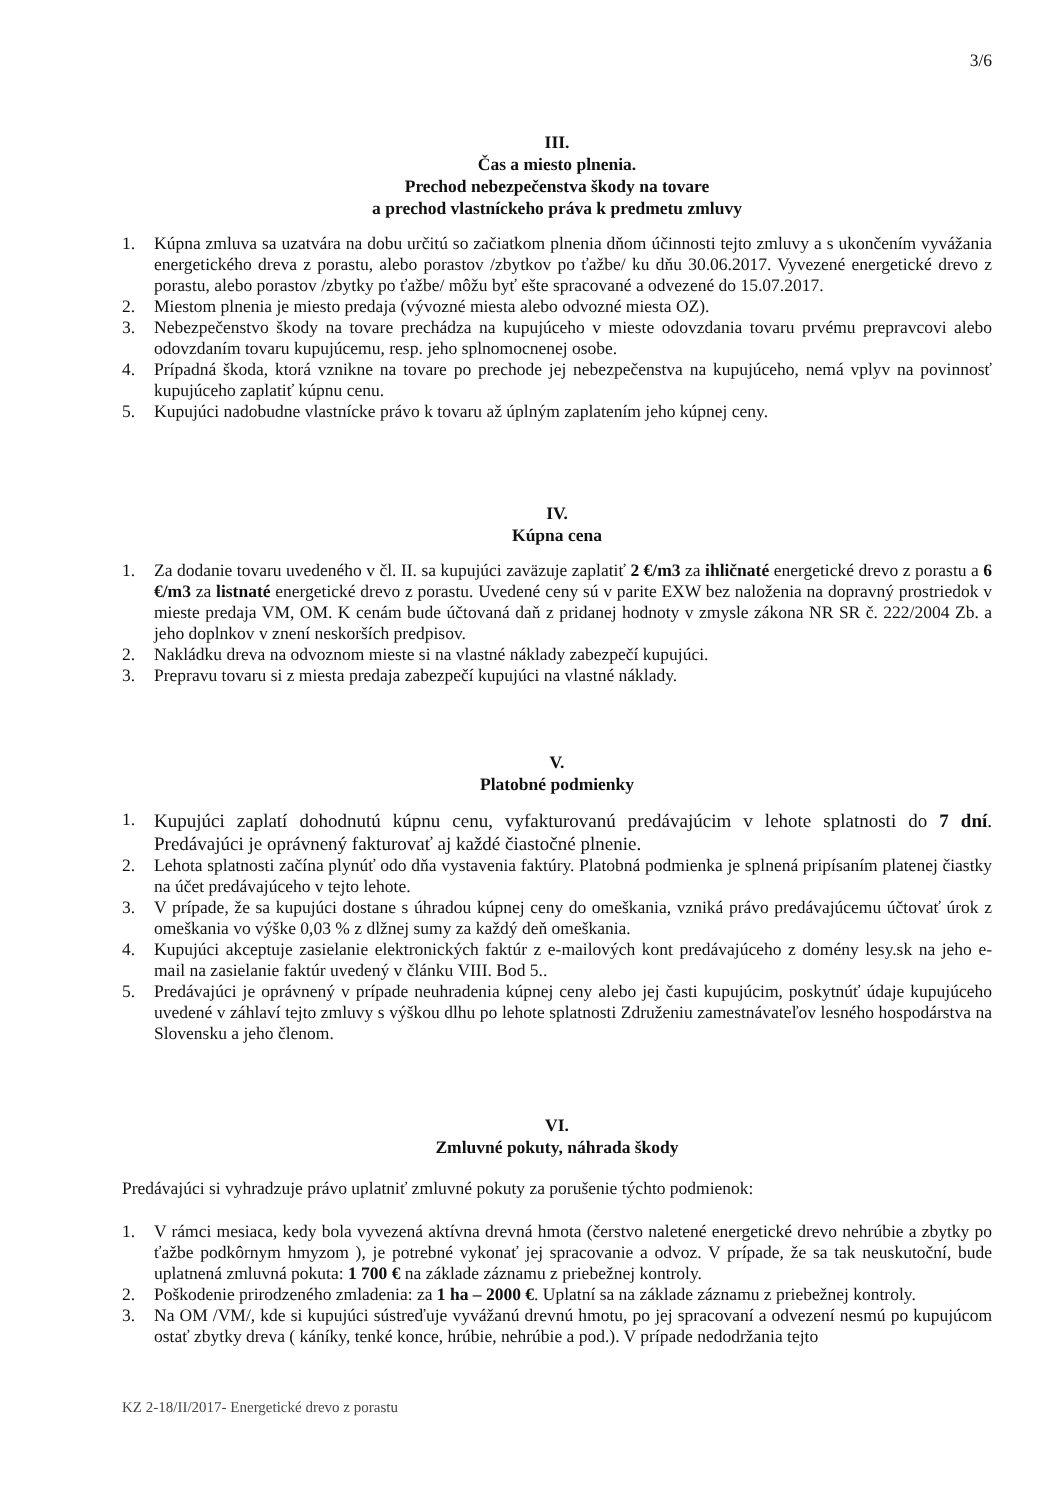3/6
III.
Čas a miesto plnenia.
Prechod nebezpečenstva škody na tovare
a prechod vlastníckeho práva k predmetu zmluvy
1. Kúpna zmluva sa uzatvára na dobu určitú so začiatkom plnenia dňom účinnosti tejto zmluvy a s ukončením vyvážania energetického dreva z porastu, alebo porastov /zbytkov po ťažbe/ ku dňu 30.06.2017. Vyvezené energetické drevo z porastu, alebo porastov /zbytky po ťažbe/ môžu byť ešte spracované a odvezené do 15.07.2017.
2. Miestom plnenia je miesto predaja (vývozné miesta alebo odvozné miesta OZ).
3. Nebezpečenstvo škody na tovare prechádza na kupujúceho v mieste odovzdania tovaru prvému prepravcovi alebo odovzdaním tovaru kupujúcemu, resp. jeho splnomocnenej osobe.
4. Prípadná škoda, ktorá vznikne na tovare po prechode jej nebezpečenstva na kupujúceho, nemá vplyv na povinnosť kupujúceho zaplatiť kúpnu cenu.
5. Kupujúci nadobudne vlastnícke právo k tovaru až úplným zaplatením jeho kúpnej ceny.
IV.
Kúpna cena
1. Za dodanie tovaru uvedeného v čl. II. sa kupujúci zaväzuje zaplatiť 2 €/m3 za ihličnaté energetické drevo z porastu a 6 €/m3 za listnaté energetické drevo z porastu. Uvedené ceny sú v parite EXW bez naloženia na dopravný prostriedok v mieste predaja VM, OM. K cenám bude účtovaná daň z pridanej hodnoty v zmysle zákona NR SR č. 222/2004 Zb. a jeho doplnkov v znení neskorších predpisov.
2. Nakládku dreva na odvoznom mieste si na vlastné náklady zabezpečí kupujúci.
3. Prepravu tovaru si z miesta predaja zabezpečí kupujúci na vlastné náklady.
V.
Platobné podmienky
1. Kupujúci zaplatí dohodnutú kúpnu cenu, vyfakturovanú predávajúcim v lehote splatnosti do 7 dní. Predávajúci je oprávnený fakturovať aj každé čiastočné plnenie.
2. Lehota splatnosti začína plynúť odo dňa vystavenia faktúry. Platobná podmienka je splnená pripísaním platenej čiastky na účet predávajúceho v tejto lehote.
3. V prípade, že sa kupujúci dostane s úhradou kúpnej ceny do omeškania, vzniká právo predávajúcemu účtovať úrok z omeškania vo výške 0,03 % z dlžnej sumy za každý deň omeškania.
4. Kupujúci akceptuje zasielanie elektronických faktúr z e-mailových kont predávajúceho z domény lesy.sk na jeho e-mail na zasielanie faktúr uvedený v článku VIII. Bod 5..
5. Predávajúci je oprávnený v prípade neuhradenia kúpnej ceny alebo jej časti kupujúcim, poskytnúť údaje kupujúceho uvedené v záhlaví tejto zmluvy s výškou dlhu po lehote splatnosti Združeniu zamestnávateľov lesného hospodárstva na Slovensku a jeho členom.
VI.
Zmluvné pokuty, náhrada škody
Predávajúci si vyhradzuje právo uplatniť zmluvné pokuty za porušenie týchto podmienok:
1. V rámci mesiaca, kedy bola vyvezená aktívna drevná hmota (čerstvo naletené energetické drevo nehrúbie a zbytky po ťažbe podkôrnym hmyzom ), je potrebné vykonať jej spracovanie a odvoz. V prípade, že sa tak neuskutoční, bude uplatnená zmluvná pokuta: 1 700 € na základe záznamu z priebežnej kontroly.
2. Poškodenie prirodzeného zmladenia: za 1 ha – 2000 €. Uplatní sa na základe záznamu z priebežnej kontroly.
3. Na OM /VM/, kde si kupujúci sústreďuje vyvážanú drevnú hmotu, po jej spracovaní a odvezení nesmú po kupujúcom ostať zbytky dreva ( káníky, tenké konce, hrúbie, nehrúbie a pod.). V prípade nedodržania tejto
KZ 2-18/II/2017- Energetické drevo z porastu